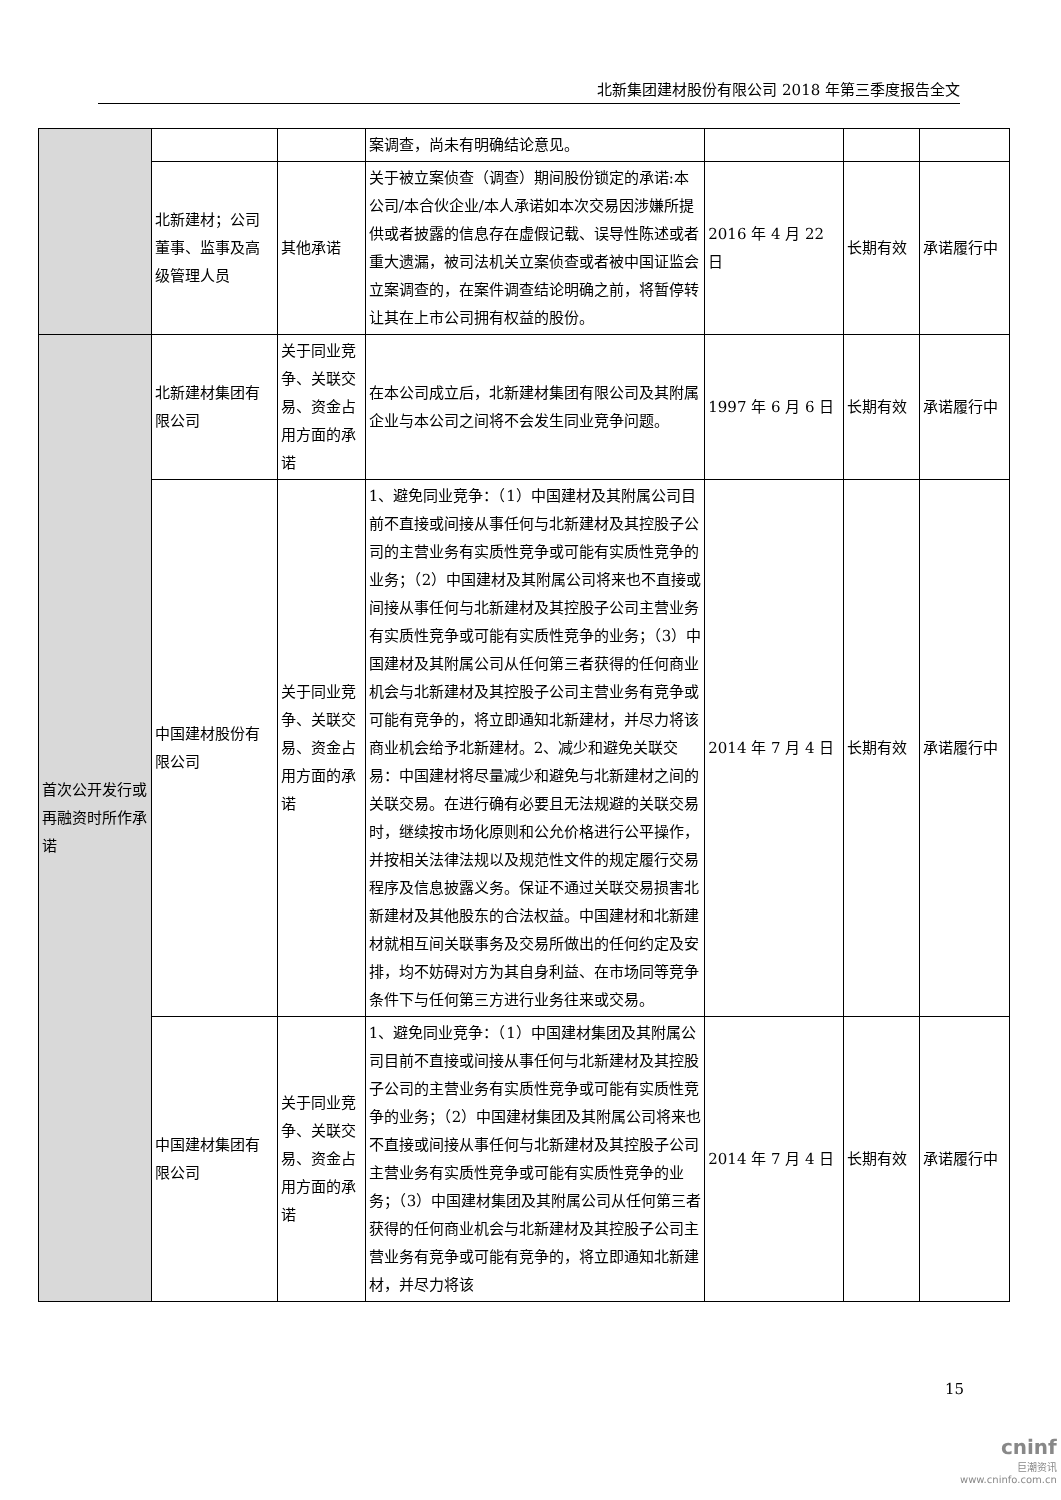北新集团建材股份有限公司 2018 年第三季度报告全文
| | | | 案调查，尚未有明确结论意见。 | | | |
| | 北新建材；公司董事、监事及高级管理人员 | 其他承诺 | 关于被立案侦查（调查）期间股份锁定的承诺:本公司/本合伙企业/本人承诺如本次交易因涉嫌所提供或者披露的信息存在虚假记载、误导性陈述或者重大遗漏，被司法机关立案侦查或者被中国证监会立案调查的，在案件调查结论明确之前，将暂停转让其在上市公司拥有权益的股份。 | 2016 年 4 月 22 日 | 长期有效 | 承诺履行中 |
| 首次公开发行或再融资时所作承诺 | 北新建材集团有限公司 | 关于同业竞争、关联交易、资金占用方面的承诺 | 在本公司成立后，北新建材集团有限公司及其附属企业与本公司之间将不会发生同业竞争问题。 | 1997 年 6 月 6 日 | 长期有效 | 承诺履行中 |
| | 中国建材股份有限公司 | 关于同业竞争、关联交易、资金占用方面的承诺 | 1、避免同业竞争：（1）中国建材及其附属公司目前不直接或间接从事任何与北新建材及其控股子公司的主营业务有实质性竞争或可能有实质性竞争的业务；（2）中国建材及其附属公司将来也不直接或间接从事任何与北新建材及其控股子公司主营业务有实质性竞争或可能有实质性竞争的业务；（3）中国建材及其附属公司从任何第三者获得的任何商业机会与北新建材及其控股子公司主营业务有竞争或可能有竞争的，将立即通知北新建材，并尽力将该商业机会给予北新建材。2、减少和避免关联交易：中国建材将尽量减少和避免与北新建材之间的关联交易。在进行确有必要且无法规避的关联交易时，继续按市场化原则和公允价格进行公平操作，并按相关法律法规以及规范性文件的规定履行交易程序及信息披露义务。保证不通过关联交易损害北新建材及其他股东的合法权益。中国建材和北新建材就相互间关联事务及交易所做出的任何约定及安排，均不妨碍对方为其自身利益、在市场同等竞争条件下与任何第三方进行业务往来或交易。 | 2014 年 7 月 4 日 | 长期有效 | 承诺履行中 |
| | 中国建材集团有限公司 | 关于同业竞争、关联交易、资金占用方面的承诺 | 1、避免同业竞争：（1）中国建材集团及其附属公司目前不直接或间接从事任何与北新建材及其控股子公司的主营业务有实质性竞争或可能有实质性竞争的业务；（2）中国建材集团及其附属公司将来也不直接或间接从事任何与北新建材及其控股子公司主营业务有实质性竞争或可能有实质性竞争的业务；（3）中国建材集团及其附属公司从任何第三者获得的任何商业机会与北新建材及其控股子公司主营业务有竞争或可能有竞争的，将立即通知北新建材，并尽力将该 | 2014 年 7 月 4 日 | 长期有效 | 承诺履行中 |
15
cninf
巨潮资讯
www.cninfo.com.cn